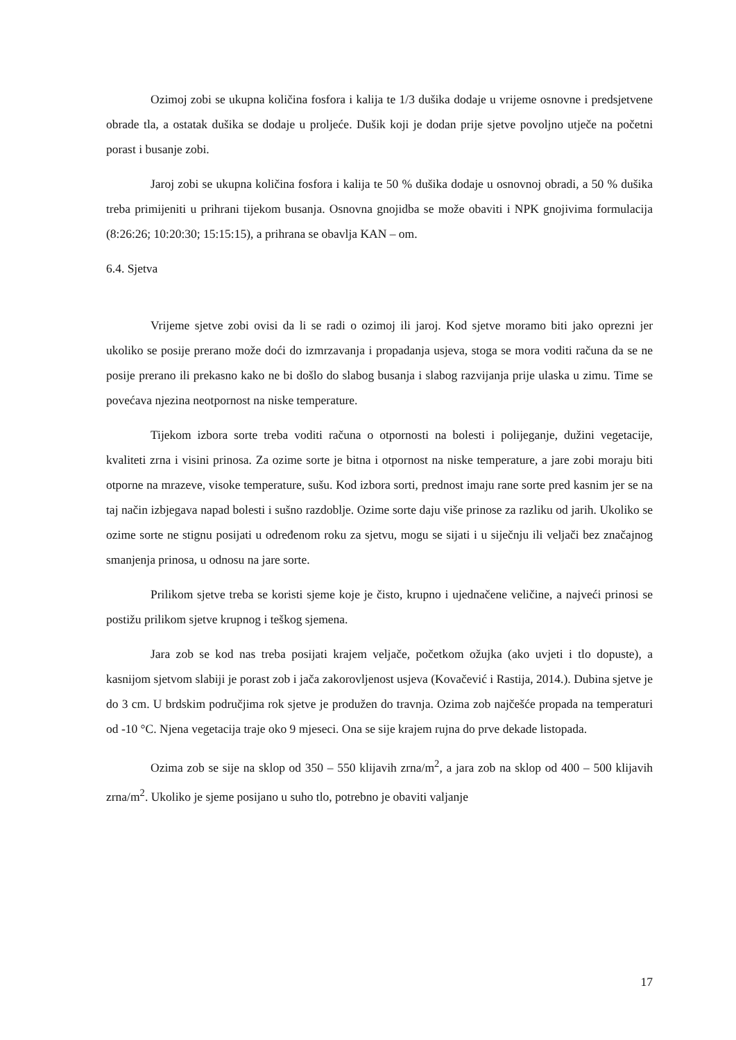Ozimoj zobi se ukupna količina fosfora i kalija te 1/3 dušika dodaje u vrijeme osnovne i predsjetvene obrade tla, a ostatak dušika se dodaje u proljeće. Dušik koji je dodan prije sjetve povoljno utječe na početni porast i busanje zobi.
Jaroj zobi se ukupna količina fosfora i kalija te 50 % dušika dodaje u osnovnoj obradi, a 50 % dušika treba primijeniti u prihrani tijekom busanja. Osnovna gnojidba se može obaviti i NPK gnojivima formulacija (8:26:26; 10:20:30; 15:15:15), a prihrana se obavlja KAN – om.
6.4. Sjetva
Vrijeme sjetve zobi ovisi da li se radi o ozimoj ili jaroj. Kod sjetve moramo biti jako oprezni jer ukoliko se posije prerano može doći do izmrzavanja i propadanja usjeva, stoga se mora voditi računa da se ne posije prerano ili prekasno kako ne bi došlo do slabog busanja i slabog razvijanja prije ulaska u zimu. Time se povećava njezina neotpornost na niske temperature.
Tijekom izbora sorte treba voditi računa o otpornosti na bolesti i polijeganje, dužini vegetacije, kvaliteti zrna i visini prinosa. Za ozime sorte je bitna i otpornost na niske temperature, a jare zobi moraju biti otporne na mrazeve, visoke temperature, sušu. Kod izbora sorti, prednost imaju rane sorte pred kasnim jer se na taj način izbjegava napad bolesti i sušno razdoblje. Ozime sorte daju više prinose za razliku od jarih. Ukoliko se ozime sorte ne stignu posijati u određenom roku za sjetvu, mogu se sijati i u siječnju ili veljači bez značajnog smanjenja prinosa, u odnosu na jare sorte.
Prilikom sjetve treba se koristi sjeme koje je čisto, krupno i ujednačene veličine, a najveći prinosi se postižu prilikom sjetve krupnog i teškog sjemena.
Jara zob se kod nas treba posijati krajem veljače, početkom ožujka (ako uvjeti i tlo dopuste), a kasnijom sjetvom slabiji je porast zob i jača zakorovljenost usjeva (Kovačević i Rastija, 2014.). Dubina sjetve je do 3 cm. U brdskim područjima rok sjetve je produžen do travnja. Ozima zob najčešće propada na temperaturi od -10 °C. Njena vegetacija traje oko 9 mjeseci. Ona se sije krajem rujna do prve dekade listopada.
Ozima zob se sije na sklop od 350 – 550 klijavih zrna/m<sup>2</sup>, a jara zob na sklop od 400 – 500 klijavih zrna/m<sup>2</sup>. Ukoliko je sjeme posijano u suho tlo, potrebno je obaviti valjanje
17